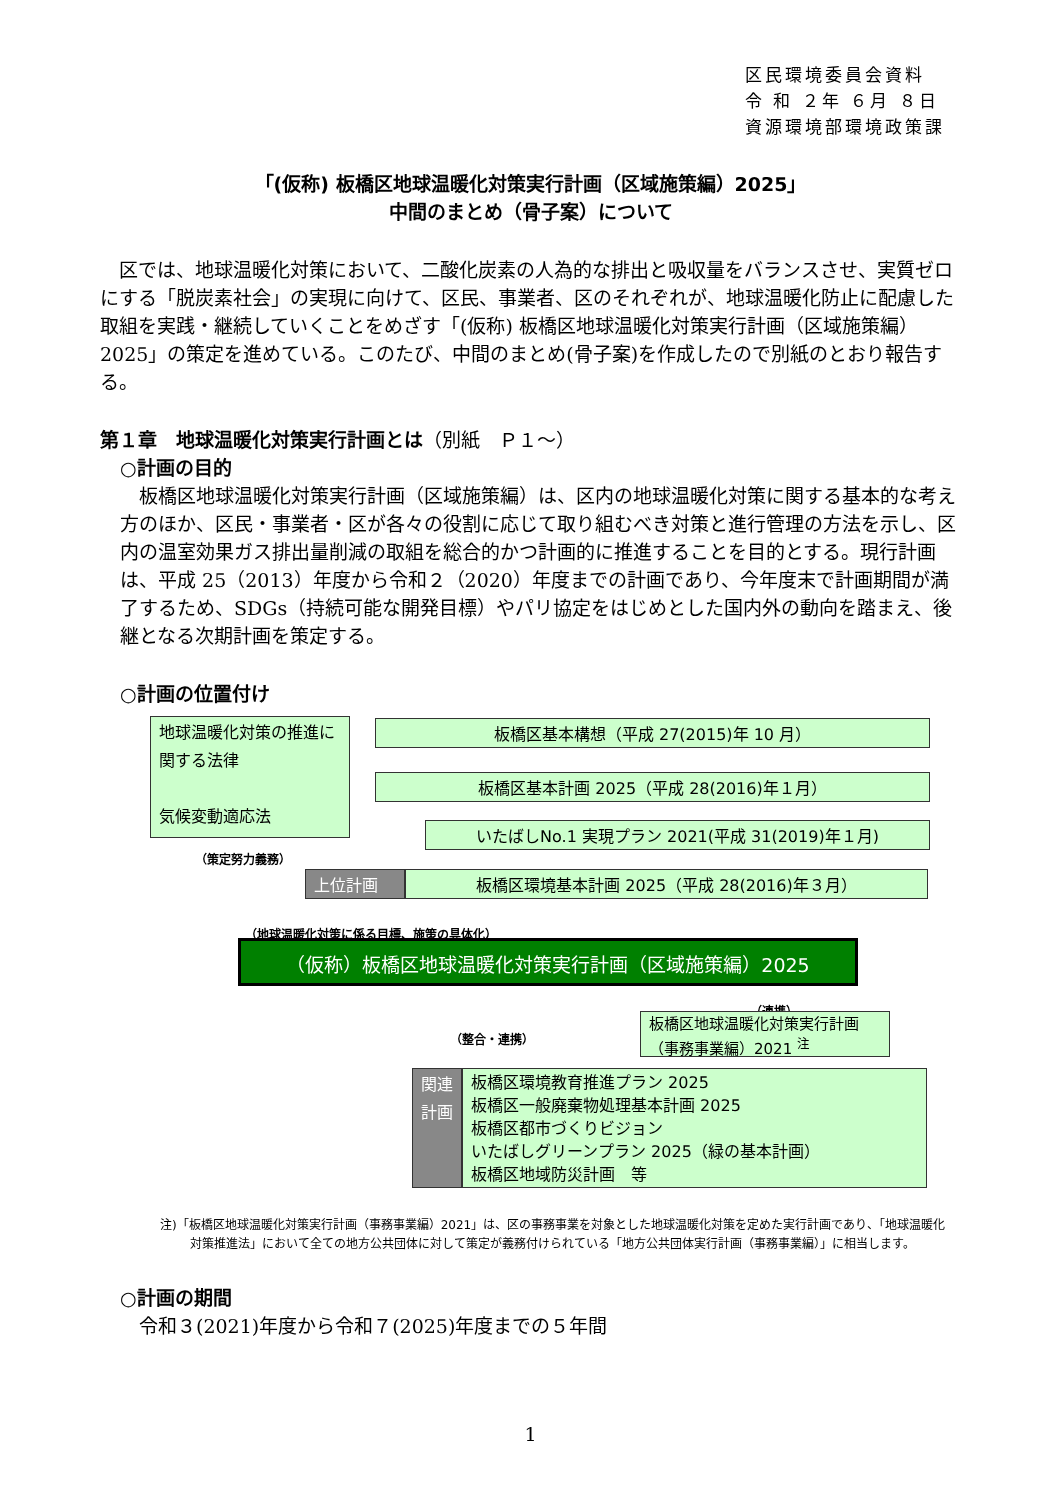区民環境委員会資料
令 和 ２年 ６月 ８日
資源環境部環境政策課
「(仮称) 板橋区地球温暖化対策実行計画（区域施策編）2025」
中間のまとめ（骨子案）について
区では、地球温暖化対策において、二酸化炭素の人為的な排出と吸収量をバランスさせ、実質ゼロにする「脱炭素社会」の実現に向けて、区民、事業者、区のそれぞれが、地球温暖化防止に配慮した取組を実践・継続していくことをめざす「(仮称) 板橋区地球温暖化対策実行計画（区域施策編）2025」の策定を進めている。このたび、中間のまとめ(骨子案)を作成したので別紙のとおり報告する。
第１章　地球温暖化対策実行計画とは（別紙　Ｐ１～）
○計画の目的
板橋区地球温暖化対策実行計画（区域施策編）は、区内の地球温暖化対策に関する基本的な考え方のほか、区民・事業者・区が各々の役割に応じて取り組むべき対策と進行管理の方法を示し、区内の温室効果ガス排出量削減の取組を総合的かつ計画的に推進することを目的とする。現行計画は、平成 25（2013）年度から令和２（2020）年度までの計画であり、今年度末で計画期間が満了するため、SDGs（持続可能な開発目標）やパリ協定をはじめとした国内外の動向を踏まえ、後継となる次期計画を策定する。
○計画の位置付け
地球温暖化対策の推進に関する法律
気候変動適応法
板橋区基本構想（平成 27(2015)年 10 月）
板橋区基本計画 2025（平成 28(2016)年１月）
いたばしNo.1 実現プラン 2021(平成 31(2019)年１月)
上位計画 板橋区環境基本計画 2025（平成 28(2016)年３月）
（策定努力義務）
（地球温暖化対策に係る目標、施策の具体化）
（仮称）板橋区地球温暖化対策実行計画（区域施策編）2025
（連携）
（整合・連携）
板橋区地球温暖化対策実行計画（事務事業編）2021 <sup>注</sup>
関連計画
板橋区環境教育推進プラン 2025
板橋区一般廃棄物処理基本計画 2025
板橋区都市づくりビジョン
いたばしグリーンプラン 2025（緑の基本計画）
板橋区地域防災計画　等
注)「板橋区地球温暖化対策実行計画（事務事業編）2021」は、区の事務事業を対象とした地球温暖化対策を定めた実行計画であり、「地球温暖化対策推進法」において全ての地方公共団体に対して策定が義務付けられている「地方公共団体実行計画（事務事業編）」に相当します。
○計画の期間
令和３(2021)年度から令和７(2025)年度までの５年間
1